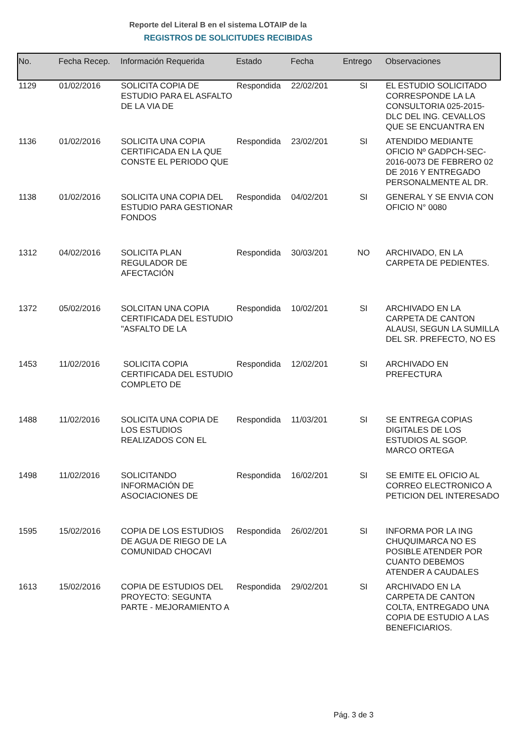Reporte del Literal B en el sistema LOTAIP de la
REGISTROS DE SOLICITUDES RECIBIDAS
| No. | Fecha Recep. | Información Requerida | Estado | Fecha | Entrego | Observaciones |
| --- | --- | --- | --- | --- | --- | --- |
| 1129 | 01/02/2016 | SOLICITA COPIA DE ESTUDIO PARA EL ASFALTO DE LA VIA DE | Respondida | 22/02/201 | SI | EL ESTUDIO SOLICITADO CORRESPONDE LA LA CONSULTORIA 025-2015-DLC DEL ING. CEVALLOS QUE SE ENCUANTRA EN |
| 1136 | 01/02/2016 | SOLICITA UNA COPIA CERTIFICADA EN LA QUE CONSTE EL PERIODO QUE | Respondida | 23/02/201 | SI | ATENDIDO MEDIANTE OFICIO Nº GADPCH-SEC-2016-0073 DE FEBRERO 02 DE 2016 Y ENTREGADO PERSONALMENTE AL DR. |
| 1138 | 01/02/2016 | SOLICITA UNA COPIA DEL ESTUDIO PARA GESTIONAR FONDOS | Respondida | 04/02/201 | SI | GENERAL Y SE ENVIA CON OFICIO N° 0080 |
| 1312 | 04/02/2016 | SOLICITA PLAN REGULADOR DE AFECTACIÓN | Respondida | 30/03/201 | NO | ARCHIVADO, EN LA CARPETA DE PEDIENTES. |
| 1372 | 05/02/2016 | SOLCITAN UNA COPIA CERTIFICADA DEL ESTUDIO "ASFALTO DE LA | Respondida | 10/02/201 | SI | ARCHIVADO EN LA CARPETA DE CANTON ALAUSI, SEGUN LA SUMILLA DEL SR. PREFECTO, NO ES |
| 1453 | 11/02/2016 | SOLICITA COPIA CERTIFICADA DEL ESTUDIO COMPLETO DE | Respondida | 12/02/201 | SI | ARCHIVADO EN PREFECTURA |
| 1488 | 11/02/2016 | SOLICITA UNA COPIA DE LOS ESTUDIOS REALIZADOS CON EL | Respondida | 11/03/201 | SI | SE ENTREGA COPIAS DIGITALES DE LOS ESTUDIOS AL SGOP. MARCO ORTEGA |
| 1498 | 11/02/2016 | SOLICITANDO INFORMACIÓN DE ASOCIACIONES DE | Respondida | 16/02/201 | SI | SE EMITE EL OFICIO AL CORREO ELECTRONICO A PETICION DEL INTERESADO |
| 1595 | 15/02/2016 | COPIA DE LOS ESTUDIOS DE AGUA DE RIEGO DE LA COMUNIDAD CHOCAVI | Respondida | 26/02/201 | SI | INFORMA POR LA ING CHUQUIMARCA NO ES POSIBLE ATENDER POR CUANTO DEBEMOS ATENDER A CAUDALES |
| 1613 | 15/02/2016 | COPIA DE ESTUDIOS DEL PROYECTO: SEGUNTA PARTE - MEJORAMIENTO A | Respondida | 29/02/201 | SI | ARCHIVADO EN LA CARPETA DE CANTON COLTA, ENTREGADO UNA COPIA DE ESTUDIO A LAS BENEFICIARIOS. |
Pág. 3 de 3